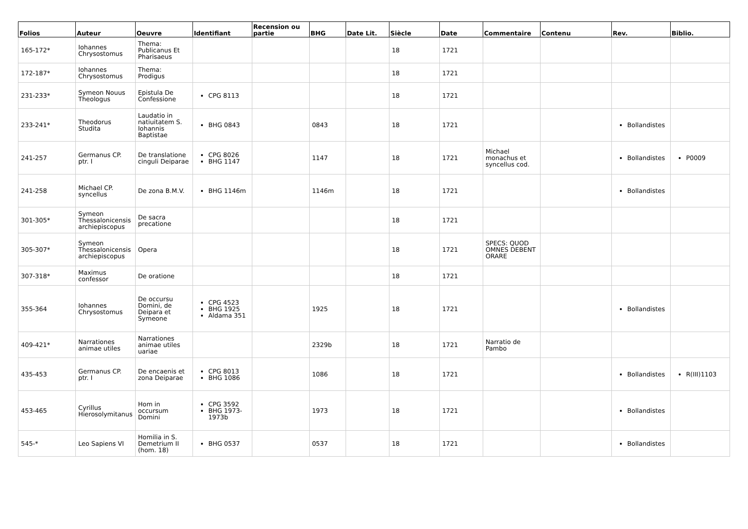| Folios | Auteur | Oeuvre | Identifiant | Recension ou partie | BHG | Date Lit. | Siècle | Date | Commentaire | Contenu | Rev. | Biblio. |
| --- | --- | --- | --- | --- | --- | --- | --- | --- | --- | --- | --- | --- |
| 165-172* | Iohannes Chrysostomus | Thema: Publicanus Et Pharisaeus | | | | | 18 | 1721 | | | | |
| 172-187* | Iohannes Chrysostomus | Thema: Prodigus | | | | | 18 | 1721 | | | | |
| 231-233* | Symeon Nouus Theologus | Epistula De Confessione | CPG 8113 | | | | 18 | 1721 | | | | |
| 233-241* | Theodorus Studita | Laudatio in natiuitatem S. Iohannis Baptistae | BHG 0843 | | 0843 | | 18 | 1721 | | | Bollandistes | |
| 241-257 | Germanus CP. ptr. I | De translatione cinguli Deiparae | CPG 8026 BHG 1147 | | 1147 | | 18 | 1721 | Michael monachus et syncellus cod. | | Bollandistes | P0009 |
| 241-258 | Michael CP. syncellus | De zona B.M.V. | BHG 1146m | | 1146m | | 18 | 1721 | | | Bollandistes | |
| 301-305* | Symeon Thessalonicensis archiepiscopus | De sacra precatione | | | | | 18 | 1721 | | | | |
| 305-307* | Symeon Thessalonicensis archiepiscopus | Opera | | | | | 18 | 1721 | SPECS: QUOD OMNES DEBENT ORARE | | | |
| 307-318* | Maximus confessor | De oratione | | | | | 18 | 1721 | | | | |
| 355-364 | Iohannes Chrysostomus | De occursu Domini, de Deipara et Symeone | CPG 4523 BHG 1925 Aldama 351 | | 1925 | | 18 | 1721 | | | Bollandistes | |
| 409-421* | Narrationes animae utiles | Narrationes animae utiles uariae | | | 2329b | | 18 | 1721 | Narratio de Pambo | | | |
| 435-453 | Germanus CP. ptr. I | De encaenis et zona Deiparae | CPG 8013 BHG 1086 | | 1086 | | 18 | 1721 | | | Bollandistes | R(III)1103 |
| 453-465 | Cyrillus Hierosolymitanus | Hom in occursum Domini | CPG 3592 BHG 1973-1973b | | 1973 | | 18 | 1721 | | | Bollandistes | |
| 545-* | Leo Sapiens VI | Homilia in S. Demetrium II (hom. 18) | BHG 0537 | | 0537 | | 18 | 1721 | | | Bollandistes | |